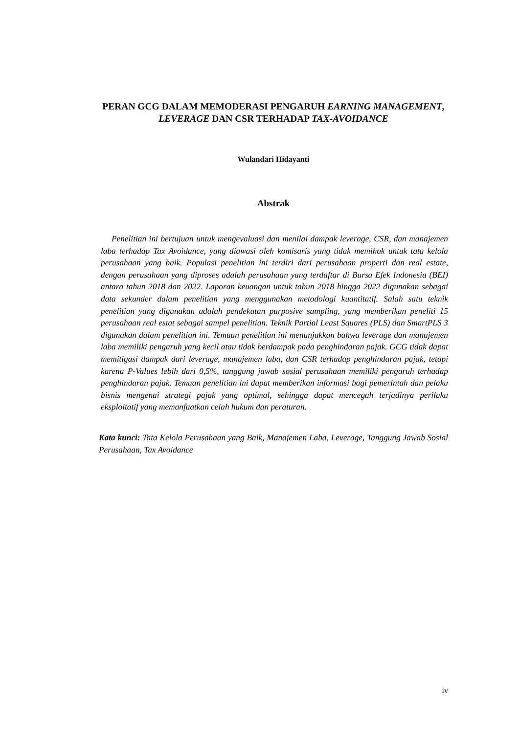PERAN GCG DALAM MEMODERASI PENGARUH EARNING MANAGEMENT, LEVERAGE DAN CSR TERHADAP TAX-AVOIDANCE
Wulandari Hidayanti
Abstrak
Penelitian ini bertujuan untuk mengevaluasi dan menilai dampak leverage, CSR, dan manajemen laba terhadap Tax Avoidance, yang diawasi oleh komisaris yang tidak memihak untuk tata kelola perusahaan yang baik. Populasi penelitian ini terdiri dari perusahaan properti dan real estate, dengan perusahaan yang diproses adalah perusahaan yang terdaftar di Bursa Efek Indonesia (BEI) antara tahun 2018 dan 2022. Laporan keuangan untuk tahun 2018 hingga 2022 digunakan sebagai data sekunder dalam penelitian yang menggunakan metodologi kuantitatif. Salah satu teknik penelitian yang digunakan adalah pendekatan purposive sampling, yang memberikan peneliti 15 perusahaan real estat sebagai sampel penelitian. Teknik Partial Least Squares (PLS) dan SmartPLS 3 digunakan dalam penelitian ini. Temuan penelitian ini menunjukkan bahwa leverage dan manajemen laba memiliki pengaruh yang kecil atau tidak berdampak pada penghindaran pajak. GCG tidak dapat memitigasi dampak dari leverage, manajemen laba, dan CSR terhadap penghindaran pajak, tetapi karena P-Values lebih dari 0,5%, tanggung jawab sosial perusahaan memiliki pengaruh terhadap penghindaran pajak. Temuan penelitian ini dapat memberikan informasi bagi pemerintah dan pelaku bisnis mengenai strategi pajak yang optimal, sehingga dapat mencegah terjadinya perilaku eksploitatif yang memanfaatkan celah hukum dan peraturan.
Kata kunci: Tata Kelola Perusahaan yang Baik, Manajemen Laba, Leverage, Tanggung Jawab Sosial Perusahaan, Tax Avoidance
iv